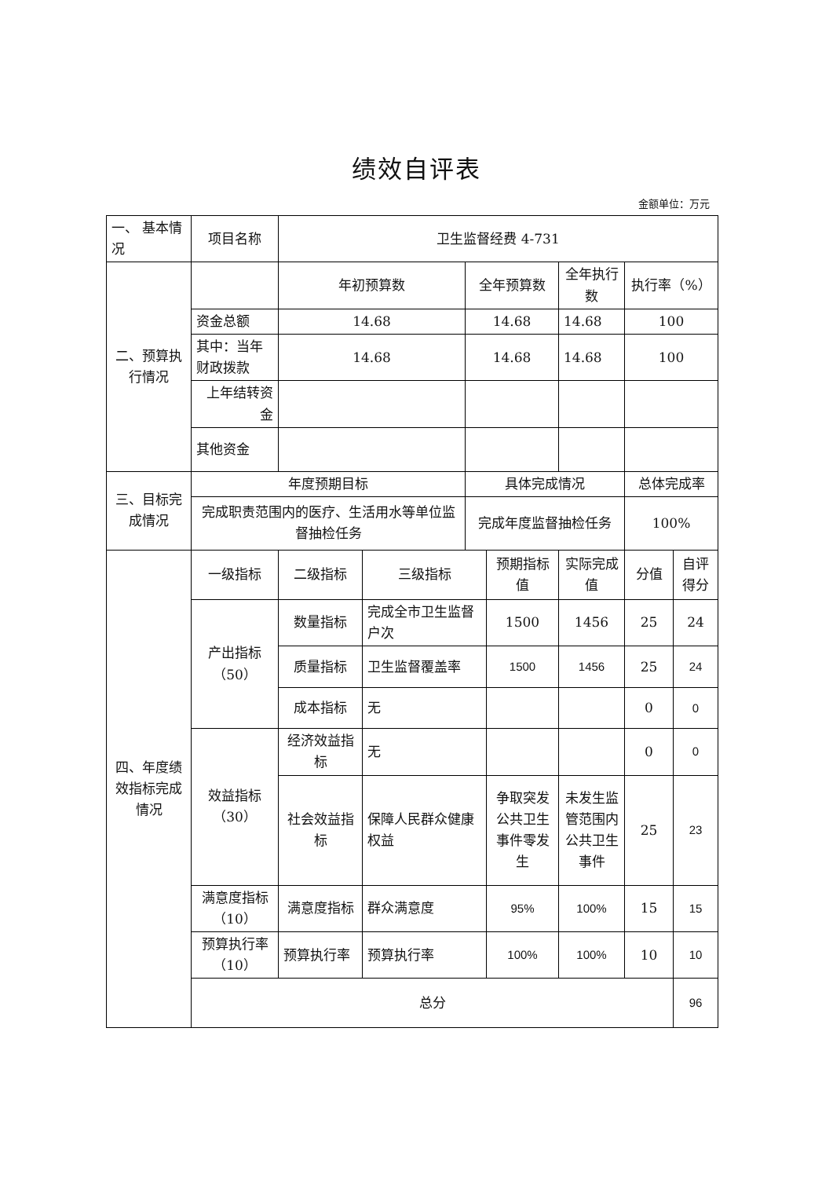绩效自评表
金额单位：万元
| 一、 基本情况 | 项目名称 | 卫生监督经费 4-731 | | | | | | |
| 二、预算执行情况 | | 年初预算数 | | 全年预算数 | | 全年执行数 | 执行率（%） | |
| | 资金总额 | 14.68 | | 14.68 | | 14.68 | 100 | |
| | 其中：当年财政拨款 | 14.68 | | 14.68 | | 14.68 | 100 | |
| | 上年结转资金 | | | | | | | |
| | 其他资金 | | | | | | | |
| 三、目标完成情况 | 年度预期目标 | | | 具体完成情况 | | | 总体完成率 | |
| | 完成职责范围内的医疗、生活用水等单位监督抽检任务 | | | 完成年度监督抽检任务 | | | 100% | |
| 四、年度绩效指标完成情况 | 一级指标 | 二级指标 | 三级指标 | | 预期指标值 | 实际完成值 | 分值 | 自评得分 |
| | 产出指标（50） | 数量指标 | 完成全市卫生监督户次 | | 1500 | 1456 | 25 | 24 |
| | | 质量指标 | 卫生监督覆盖率 | | 1500 | 1456 | 25 | 24 |
| | | 成本指标 | 无 | | | | 0 | 0 |
| | 效益指标（30） | 经济效益指标 | 无 | | | | 0 | 0 |
| | | 社会效益指标 | 保障人民群众健康权益 | | 争取突发公共卫生事件零发生 | 未发生监管范围内公共卫生事件 | 25 | 23 |
| | 满意度指标（10） | 满意度指标 | 群众满意度 | | 95% | 100% | 15 | 15 |
| | 预算执行率（10） | 预算执行率 | 预算执行率 | | 100% | 100% | 10 | 10 |
| | 总分 | | | | | | | 96 |